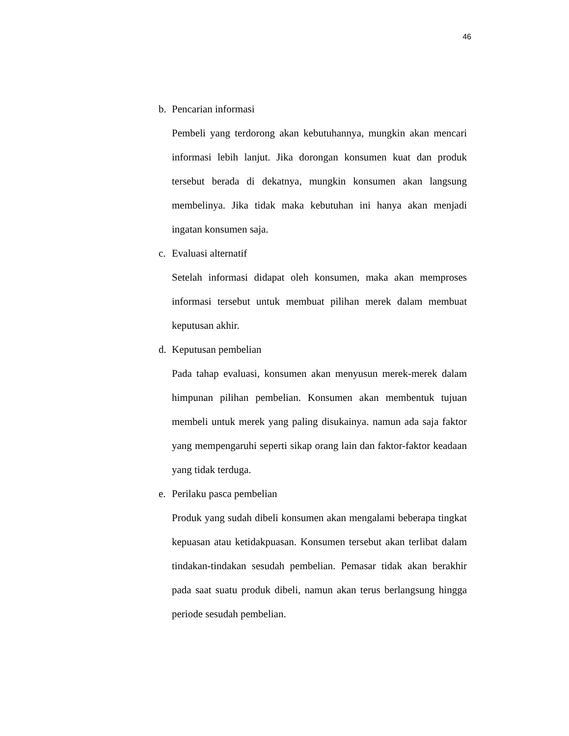46
b. Pencarian informasi
Pembeli yang terdorong akan kebutuhannya, mungkin akan mencari informasi lebih lanjut. Jika dorongan konsumen kuat dan produk tersebut berada di dekatnya, mungkin konsumen akan langsung membelinya. Jika tidak maka kebutuhan ini hanya akan menjadi ingatan konsumen saja.
c. Evaluasi alternatif
Setelah informasi didapat oleh konsumen, maka akan memproses informasi tersebut untuk membuat pilihan merek dalam membuat keputusan akhir.
d. Keputusan pembelian
Pada tahap evaluasi, konsumen akan menyusun merek-merek dalam himpunan pilihan pembelian. Konsumen akan membentuk tujuan membeli untuk merek yang paling disukainya. namun ada saja faktor yang mempengaruhi seperti sikap orang lain dan faktor-faktor keadaan yang tidak terduga.
e. Perilaku pasca pembelian
Produk yang sudah dibeli konsumen akan mengalami beberapa tingkat kepuasan atau ketidakpuasan. Konsumen tersebut akan terlibat dalam tindakan-tindakan sesudah pembelian. Pemasar tidak akan berakhir pada saat suatu produk dibeli, namun akan terus berlangsung hingga periode sesudah pembelian.